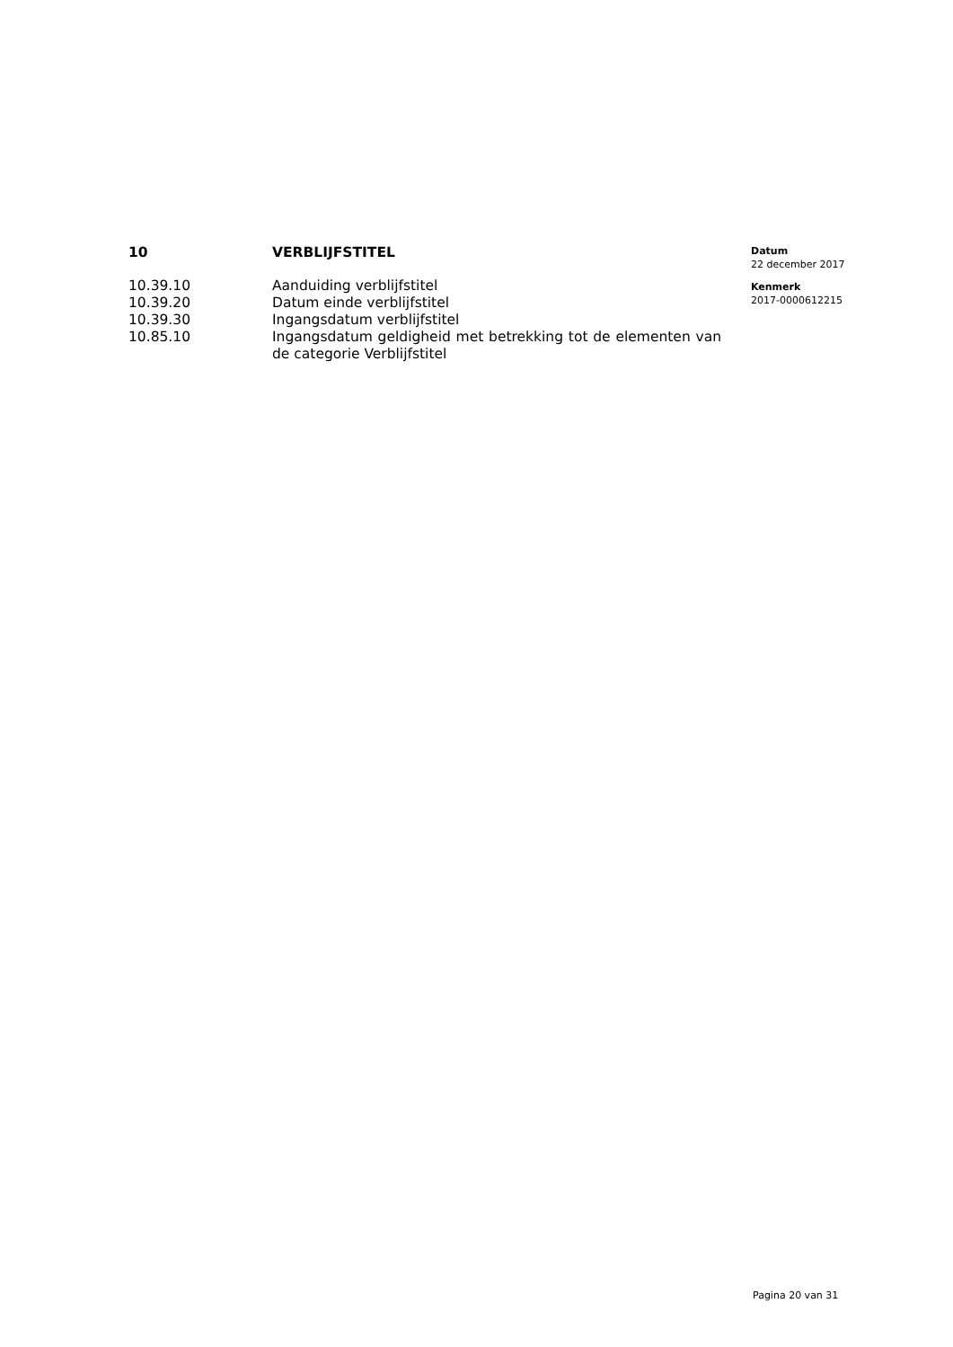| 10 | VERBLIJFSTITEL |
| 10.39.10 | Aanduiding verblijfstitel |
| 10.39.20 | Datum einde verblijfstitel |
| 10.39.30 | Ingangsdatum verblijfstitel |
| 10.85.10 | Ingangsdatum geldigheid met betrekking tot de elementen van de categorie Verblijfstitel |
Datum
22 december 2017
Kenmerk
2017-0000612215
Pagina 20 van 31